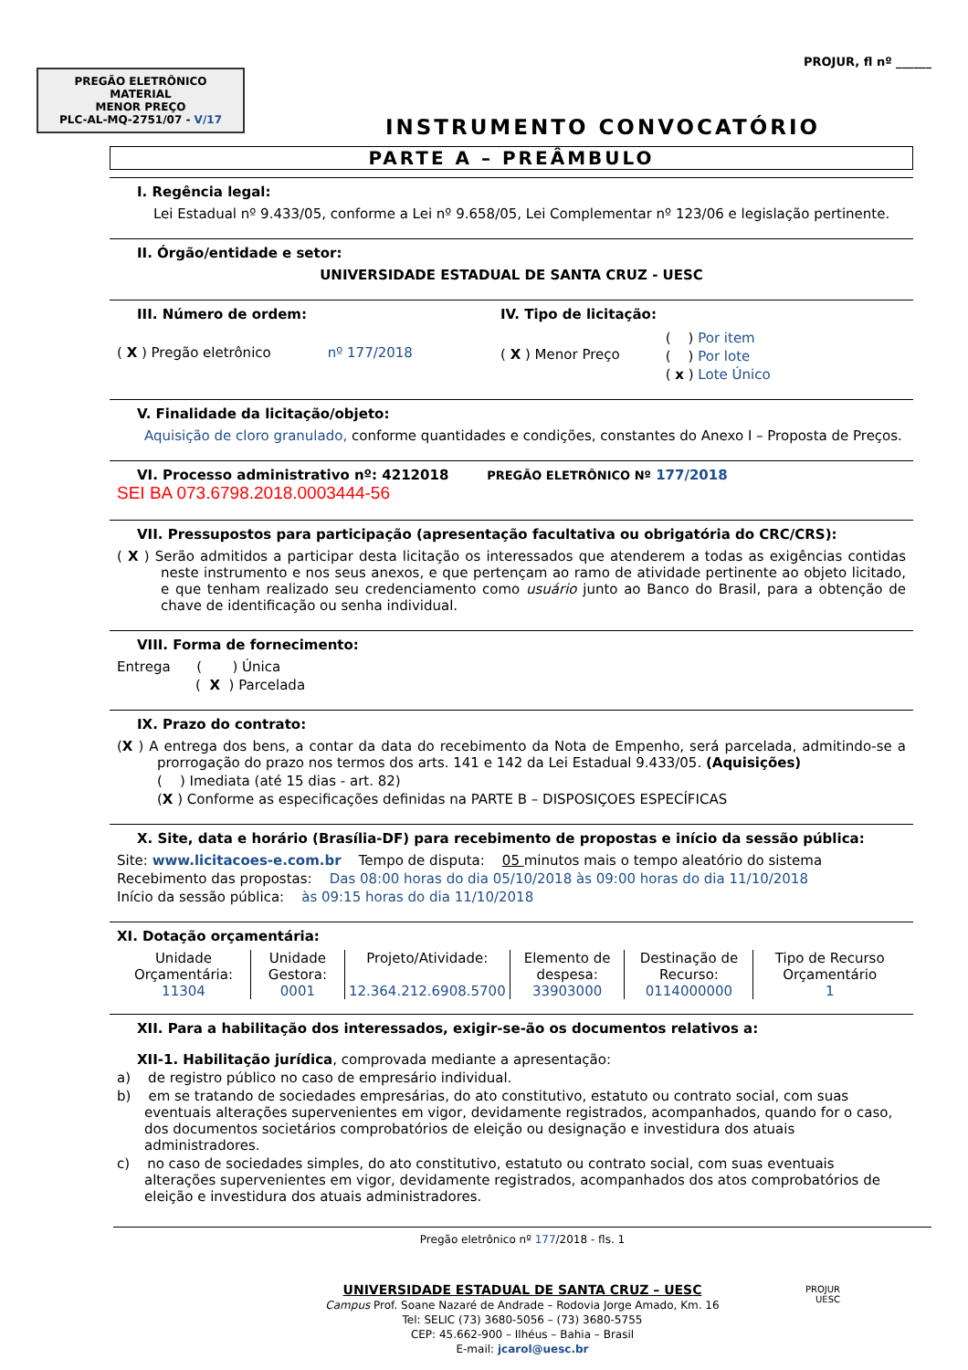PREGÃO ELETRÔNICO
MATERIAL
MENOR PREÇO
PLC-AL-MQ-2751/07 - V/17
PROJUR, fl nº ______
INSTRUMENTO CONVOCATÓRIO
PARTE A – PREÂMBULO
I. Regência legal:
Lei Estadual nº 9.433/05, conforme a Lei nº 9.658/05, Lei Complementar nº 123/06 e legislação pertinente.
II. Órgão/entidade e setor:
UNIVERSIDADE ESTADUAL DE SANTA CRUZ - UESC
III. Número de ordem:
( X ) Pregão eletrônico nº 177/2018
IV. Tipo de licitação:
( X ) Menor Preço
( ) Por item
( ) Por lote
( x ) Lote Único
V. Finalidade da licitação/objeto:
Aquisição de cloro granulado, conforme quantidades e condições, constantes do Anexo I – Proposta de Preços.
VI. Processo administrativo nº: 4212018 PREGÃO ELETRÔNICO Nº 177/2018
SEI BA 073.6798.2018.0003444-56
VII. Pressupostos para participação (apresentação facultativa ou obrigatória do CRC/CRS):
( X ) Serão admitidos a participar desta licitação os interessados que atenderem a todas as exigências contidas neste instrumento e nos seus anexos, e que pertençam ao ramo de atividade pertinente ao objeto licitado, e que tenham realizado seu credenciamento como usuário junto ao Banco do Brasil, para a obtenção de chave de identificação ou senha individual.
VIII. Forma de fornecimento:
Entrega ( ) Única
( X ) Parcelada
IX. Prazo do contrato:
(X ) A entrega dos bens, a contar da data do recebimento da Nota de Empenho, será parcelada, admitindo-se a prorrogação do prazo nos termos dos arts. 141 e 142 da Lei Estadual 9.433/05. (Aquisições)
( ) Imediata (até 15 dias - art. 82)
(X ) Conforme as especificações definidas na PARTE B – DISPOSIÇOES ESPECÍFICAS
X. Site, data e horário (Brasília-DF) para recebimento de propostas e início da sessão pública:
Site: www.licitacoes-e.com.br Tempo de disputa: 05 minutos mais o tempo aleatório do sistema
Recebimento das propostas: Das 08:00 horas do dia 05/10/2018 às 09:00 horas do dia 11/10/2018
Início da sessão pública: às 09:15 horas do dia 11/10/2018
XI. Dotação orçamentária:
| Unidade Orçamentária: 11304 | Unidade Gestora: 0001 | Projeto/Atividade: 12.364.212.6908.5700 | Elemento de despesa: 33903000 | Destinação de Recurso: 0114000000 | Tipo de Recurso Orçamentário 1 |
XII. Para a habilitação dos interessados, exigir-se-ão os documentos relativos a:
XII-1. Habilitação jurídica, comprovada mediante a apresentação:
a) de registro público no caso de empresário individual.
b) em se tratando de sociedades empresárias, do ato constitutivo, estatuto ou contrato social, com suas eventuais alterações supervenientes em vigor, devidamente registrados, acompanhados, quando for o caso, dos documentos societários comprobatórios de eleição ou designação e investidura dos atuais administradores.
c) no caso de sociedades simples, do ato constitutivo, estatuto ou contrato social, com suas eventuais alterações supervenientes em vigor, devidamente registrados, acompanhados dos atos comprobatórios de eleição e investidura dos atuais administradores.
Pregão eletrônico nº 177/2018 - fls. 1
UNIVERSIDADE ESTADUAL DE SANTA CRUZ – UESC
Campus Prof. Soane Nazaré de Andrade – Rodovia Jorge Amado, Km. 16
Tel: SELIC (73) 3680-5056 – (73) 3680-5755
CEP: 45.662-900 – Ilhéus – Bahia – Brasil
E-mail: jcarol@uesc.br
PROJUR
UESC